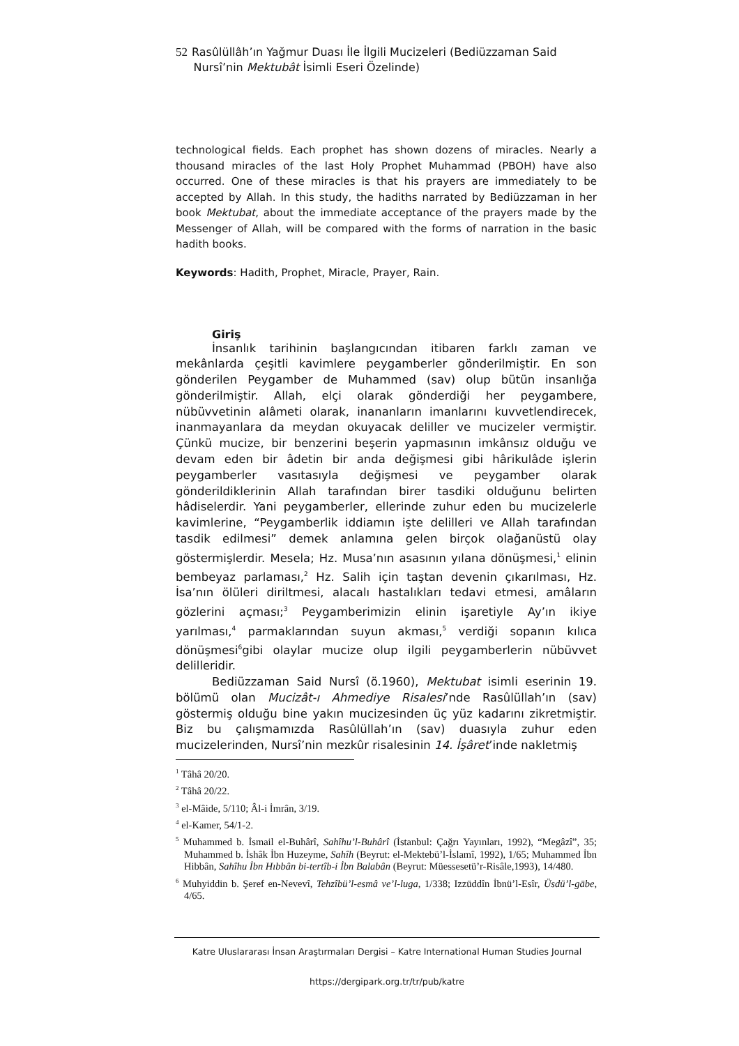52 Rasûlüllâh’ın Yağmur Duası İle İlgili Mucizeleri (Bediüzzaman Said
Nursî’nin Mektubât İsimli Eseri Özelinde)
technological fields. Each prophet has shown dozens of miracles. Nearly a thousand miracles of the last Holy Prophet Muhammad (PBOH) have also occurred. One of these miracles is that his prayers are immediately to be accepted by Allah. In this study, the hadiths narrated by Bediüzzaman in her book Mektubat, about the immediate acceptance of the prayers made by the Messenger of Allah, will be compared with the forms of narration in the basic hadith books.
Keywords: Hadith, Prophet, Miracle, Prayer, Rain.
Giriş
İnsanlık tarihinin başlangıcından itibaren farklı zaman ve mekânlarda çeşitli kavimlere peygamberler gönderilmiştir. En son gönderilen Peygamber de Muhammed (sav) olup bütün insanlığa gönderilmiştir. Allah, elçi olarak gönderdiği her peygambere, nübüvvetinin alâmeti olarak, inananların imanlarını kuvvetlendirecek, inanmayanlara da meydan okuyacak deliller ve mucizeler vermiştir. Çünkü mucize, bir benzerini beşerin yapmasının imkânsız olduğu ve devam eden bir âdetin bir anda değişmesi gibi hârikulâde işlerin peygamberler vasıtasıyla değişmesi ve peygamber olarak gönderildiklerinin Allah tarafından birer tasdiki olduğunu belirten hâdiselerdir. Yani peygamberler, ellerinde zuhur eden bu mucizelerle kavimlerine, “Peygamberlik iddiamın işte delilleri ve Allah tarafından tasdik edilmesi” demek anlamına gelen birçok olağanüstü olay göstermişlerdir. Mesela; Hz. Musa’nın asasının yılana dönüşmesi,<sup>1</sup> elinin bembeyaz parlaması,<sup>2</sup> Hz. Salih için taştan devenin çıkarılması, Hz. İsa’nın ölüleri diriltmesi, alacalı hastalıkları tedavi etmesi, amâların gözlerini açması;<sup>3</sup> Peygamberimizin elinin işaretiyle Ay’ın ikiye yarılması,<sup>4</sup> parmaklarından suyun akması,<sup>5</sup> verdiği sopanın kılıca dönüşmesi<sup>6</sup>gibi olaylar mucize olup ilgili peygamberlerin nübüvvet delilleridir.
Bediüzzaman Said Nursî (ö.1960), Mektubat isimli eserinin 19. bölümü olan Mucizât-ı Ahmediye Risalesi’nde Rasûlüllah’ın (sav) göstermiş olduğu bine yakın mucizesinden üç yüz kadarını zikretmiştir. Biz bu çalışmamızda Rasûlüllah’ın (sav) duasıyla zuhur eden mucizelerinden, Nursî’nin mezkûr risalesinin 14. İşâret’inde nakletmiş
<sup>1</sup> Tâhâ 20/20.
<sup>2</sup> Tâhâ 20/22.
<sup>3</sup> el-Mâide, 5/110; Âl-i İmrân, 3/19.
<sup>4</sup> el-Kamer, 54/1-2.
<sup>5</sup> Muhammed b. İsmail el-Buhârî, Sahîhu’l-Buhârî (İstanbul: Çağrı Yayınları, 1992), “Megâzî”, 35; Muhammed b. İshâk İbn Huzeyme, Sahîh (Beyrut: el-Mektebü’l-İslamî, 1992), 1/65; Muhammed İbn Hibbân, Sahîhu İbn Hıbbân bi-tertîb-i İbn Balabân (Beyrut: Müessesetü’r-Risâle,1993), 14/480.
<sup>6</sup> Muhyiddin b. Şeref en-Nevevî, Tehzîbü’l-esmâ ve’l-luga, 1/338; Izzüddîn İbnü’l-Esîr, Üsdü’l-gābe, 4/65.
Katre Uluslararası İnsan Araştırmaları Dergisi – Katre International Human Studies Journal
https://dergipark.org.tr/tr/pub/katre